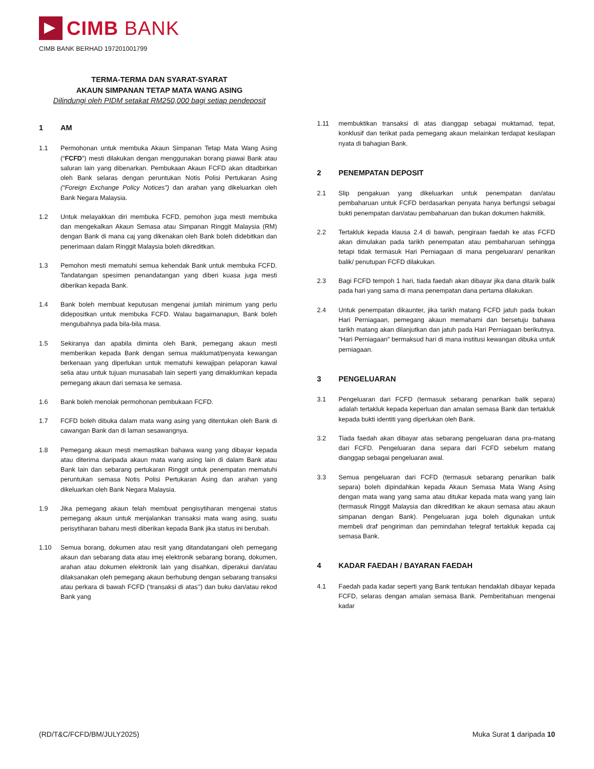CIMB BANK
CIMB BANK BERHAD 197201001799
TERMA-TERMA DAN SYARAT-SYARAT
AKAUN SIMPANAN TETAP MATA WANG ASING
Dilindungi oleh PIDM setakat RM250,000 bagi setiap pendeposit
1 AM
1.1 Permohonan untuk membuka Akaun Simpanan Tetap Mata Wang Asing (“FCFD”) mesti dilakukan dengan menggunakan borang piawai Bank atau saluran lain yang dibenarkan. Pembukaan Akaun FCFD akan ditadbirkan oleh Bank selaras dengan peruntukan Notis Polisi Pertukaran Asing (“Foreign Exchange Policy Notices”) dan arahan yang dikeluarkan oleh Bank Negara Malaysia.
1.2 Untuk melayakkan diri membuka FCFD, pemohon juga mesti membuka dan mengekalkan Akaun Semasa atau Simpanan Ringgit Malaysia (RM) dengan Bank di mana caj yang dikenakan oleh Bank boleh didebitkan dan penerimaan dalam Ringgit Malaysia boleh dikreditkan.
1.3 Pemohon mesti mematuhi semua kehendak Bank untuk membuka FCFD. Tandatangan spesimen penandatangan yang diberi kuasa juga mesti diberikan kepada Bank.
1.4 Bank boleh membuat keputusan mengenai jumlah minimum yang perlu didepositkan untuk membuka FCFD. Walau bagaimanapun, Bank boleh mengubahnya pada bila-bila masa.
1.5 Sekiranya dan apabila diminta oleh Bank, pemegang akaun mesti memberikan kepada Bank dengan semua maklumat/penyata kewangan berkenaan yang diperlukan untuk mematuhi kewajipan pelaporan kawal selia atau untuk tujuan munasabah lain seperti yang dimaklumkan kepada pemegang akaun dari semasa ke semasa.
1.6 Bank boleh menolak permohonan pembukaan FCFD.
1.7 FCFD boleh dibuka dalam mata wang asing yang ditentukan oleh Bank di cawangan Bank dan di laman sesawangnya.
1.8 Pemegang akaun mesti memastikan bahawa wang yang dibayar kepada atau diterima daripada akaun mata wang asing lain di dalam Bank atau Bank lain dan sebarang pertukaran Ringgit untuk penempatan mematuhi peruntukan semasa Notis Polisi Pertukaran Asing dan arahan yang dikeluarkan oleh Bank Negara Malaysia.
1.9 Jika pemegang akaun telah membuat pengisytiharan mengenai status pemegang akaun untuk menjalankan transaksi mata wang asing, suatu perisytiharan baharu mesti diberikan kepada Bank jika status ini berubah.
1.10 Semua borang, dokumen atau resit yang ditandatangani oleh pemegang akaun dan sebarang data atau imej elektronik sebarang borang, dokumen, arahan atau dokumen elektronik lain yang disahkan, diperakui dan/atau dilaksanakan oleh pemegang akaun berhubung dengan sebarang transaksi atau perkara di bawah FCFD (‘transaksi di atas’’) dan buku dan/atau rekod Bank yang
1.11 membuktikan transaksi di atas dianggap sebagai muktamad, tepat, konklusif dan terikat pada pemegang akaun melainkan terdapat kesilapan nyata di bahagian Bank.
2 PENEMPATAN DEPOSIT
2.1 Slip pengakuan yang dikeluarkan untuk penempatan dan/atau pembaharuan untuk FCFD berdasarkan penyata hanya berfungsi sebagai bukti penempatan dan/atau pembaharuan dan bukan dokumen hakmilik.
2.2 Tertakluk kepada klausa 2.4 di bawah, pengiraan faedah ke atas FCFD akan dimulakan pada tarikh penempatan atau pembaharuan sehingga tetapi tidak termasuk Hari Perniagaan di mana pengeluaran/ penarikan balik/ penutupan FCFD dilakukan.
2.3 Bagi FCFD tempoh 1 hari, tiada faedah akan dibayar jika dana ditarik balik pada hari yang sama di mana penempatan dana pertama dilakukan.
2.4 Untuk penempatan dikaunter, jika tarikh matang FCFD jatuh pada bukan Hari Perniagaan, pemegang akaun memahami dan bersetuju bahawa tarikh matang akan dilanjutkan dan jatuh pada Hari Perniagaan berikutnya. ”Hari Perniagaan” bermaksud hari di mana institusi kewangan dibuka untuk perniagaan.
3 PENGELUARAN
3.1 Pengeluaran dari FCFD (termasuk sebarang penarikan balik separa) adalah tertakluk kepada keperluan dan amalan semasa Bank dan tertakluk kepada bukti identiti yang diperlukan oleh Bank.
3.2 Tiada faedah akan dibayar atas sebarang pengeluaran dana pra-matang dari FCFD. Pengeluaran dana separa dari FCFD sebelum matang dianggap sebagai pengeluaran awal.
3.3 Semua pengeluaran dari FCFD (termasuk sebarang penarikan balik separa) boleh dipindahkan kepada Akaun Semasa Mata Wang Asing dengan mata wang yang sama atau ditukar kepada mata wang yang lain (termasuk Ringgit Malaysia dan dikreditkan ke akaun semasa atau akaun simpanan dengan Bank). Pengeluaran juga boleh digunakan untuk membeli draf pengiriman dan pemindahan telegraf tertakluk kepada caj semasa Bank.
4 KADAR FAEDAH / BAYARAN FAEDAH
4.1 Faedah pada kadar seperti yang Bank tentukan hendaklah dibayar kepada FCFD, selaras dengan amalan semasa Bank. Pemberitahuan mengenai kadar
(RD/T&C/FCFD/BM/JULY2025) Muka Surat 1 daripada 10